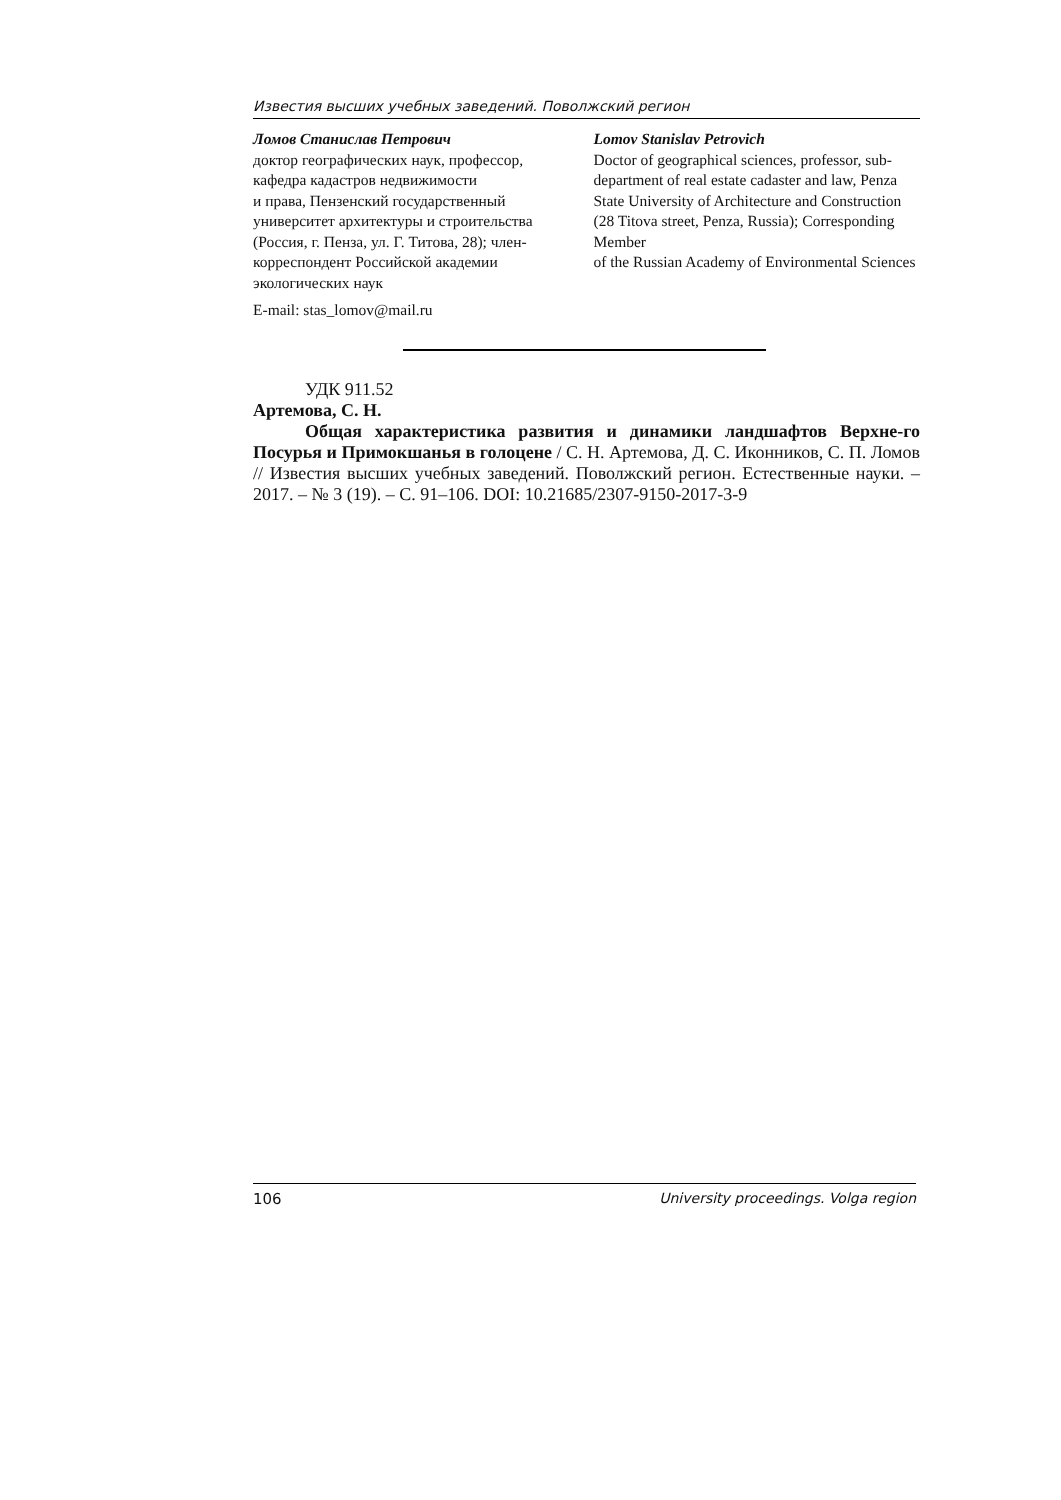Известия высших учебных заведений. Поволжский регион
Ломов Станислав Петрович
доктор географических наук, профессор, кафедра кадастров недвижимости
и права, Пензенский государственный университет архитектуры и строительства (Россия, г. Пенза, ул. Г. Титова, 28); член-корреспондент Российской академии экологических наук
Lomov Stanislav Petrovich
Doctor of geographical sciences, professor, sub-department of real estate cadaster and law, Penza State University of Architecture and Construction (28 Titova street, Penza, Russia); Corresponding Member
of the Russian Academy of Environmental Sciences
E-mail: stas_lomov@mail.ru
УДК 911.52
Артемова, С. Н.
Общая характеристика развития и динамики ландшафтов Верхне-го Посурья и Примокшанья в голоцене / С. Н. Артемова, Д. С. Иконников, С. П. Ломов // Известия высших учебных заведений. Поволжский регион. Естественные науки. – 2017. – № 3 (19). – С. 91–106. DOI: 10.21685/2307-9150-2017-3-9
106 University proceedings. Volga region